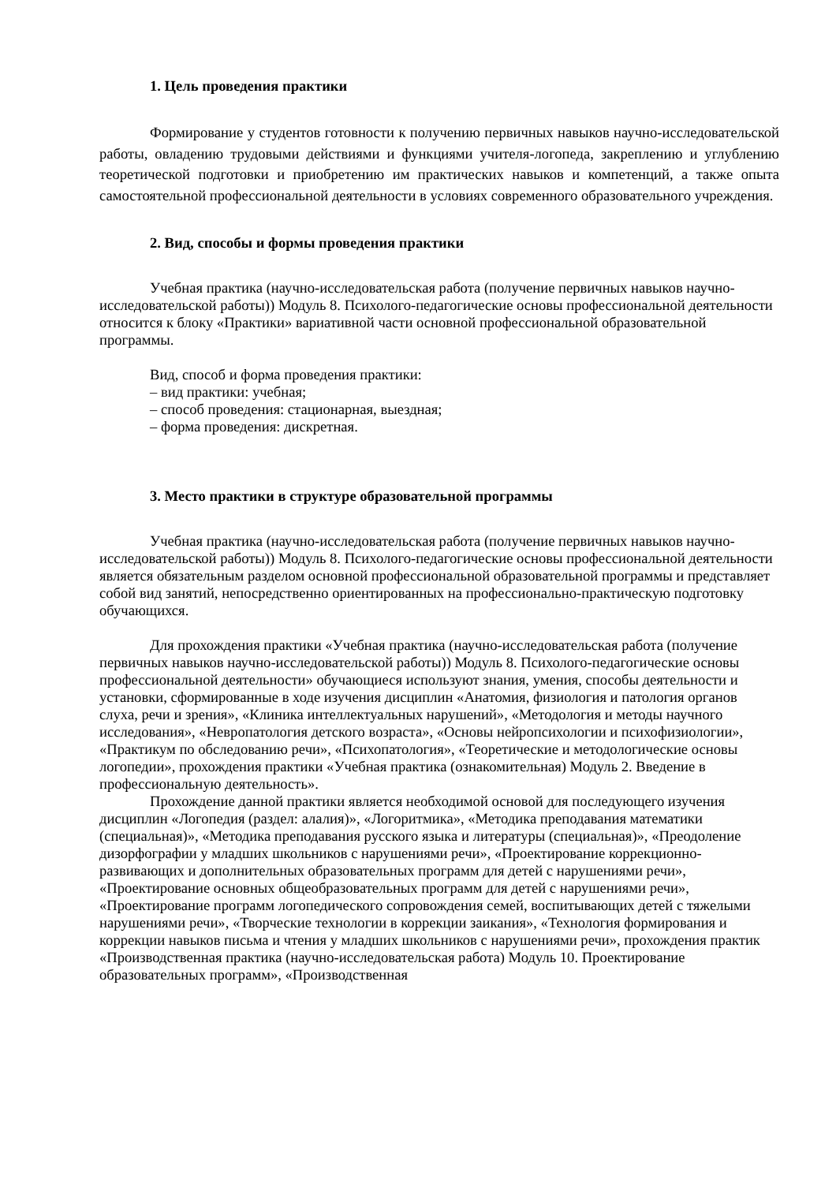1. Цель проведения практики
Формирование у студентов готовности к получению первичных навыков научно-исследовательской работы, овладению трудовыми действиями и функциями учителя-логопеда, закреплению и углублению теоретической подготовки и приобретению им практических навыков и компетенций, а также опыта самостоятельной профессиональной деятельности в условиях современного образовательного учреждения.
2. Вид, способы и формы проведения практики
Учебная практика (научно-исследовательская работа (получение первичных навыков научно-исследовательской работы)) Модуль 8. Психолого-педагогические основы профессиональной деятельности относится к блоку «Практики» вариативной части основной профессиональной образовательной программы.
Вид, способ и форма проведения практики:
– вид практики: учебная;
– способ проведения: стационарная, выездная;
– форма проведения: дискретная.
3. Место практики в структуре образовательной программы
Учебная практика (научно-исследовательская работа (получение первичных навыков научно-исследовательской работы)) Модуль 8. Психолого-педагогические основы профессиональной деятельности является обязательным разделом основной профессиональной образовательной программы и представляет собой вид занятий, непосредственно ориентированных на профессионально-практическую подготовку обучающихся.
Для прохождения практики «Учебная практика (научно-исследовательская работа (получение первичных навыков научно-исследовательской работы)) Модуль 8. Психолого-педагогические основы профессиональной деятельности» обучающиеся используют знания, умения, способы деятельности и установки, сформированные в ходе изучения дисциплин «Анатомия, физиология и патология органов слуха, речи и зрения», «Клиника интеллектуальных нарушений», «Методология и методы научного исследования», «Невропатология детского возраста», «Основы нейропсихологии и психофизиологии», «Практикум по обследованию речи», «Психопатология», «Теоретические и методологические основы логопедии», прохождения практики «Учебная практика (ознакомительная) Модуль 2. Введение в профессиональную деятельность».
Прохождение данной практики является необходимой основой для последующего изучения дисциплин «Логопедия (раздел: алалия)», «Логоритмика», «Методика преподавания математики (специальная)», «Методика преподавания русского языка и литературы (специальная)», «Преодоление дизорфографии у младших школьников с нарушениями речи», «Проектирование коррекционно-развивающих и дополнительных образовательных программ для детей с нарушениями речи», «Проектирование основных общеобразовательных программ для детей с нарушениями речи», «Проектирование программ логопедического сопровождения семей, воспитывающих детей с тяжелыми нарушениями речи», «Творческие технологии в коррекции заикания», «Технология формирования и коррекции навыков письма и чтения у младших школьников с нарушениями речи», прохождения практик «Производственная практика (научно-исследовательская работа) Модуль 10. Проектирование образовательных программ», «Производственная